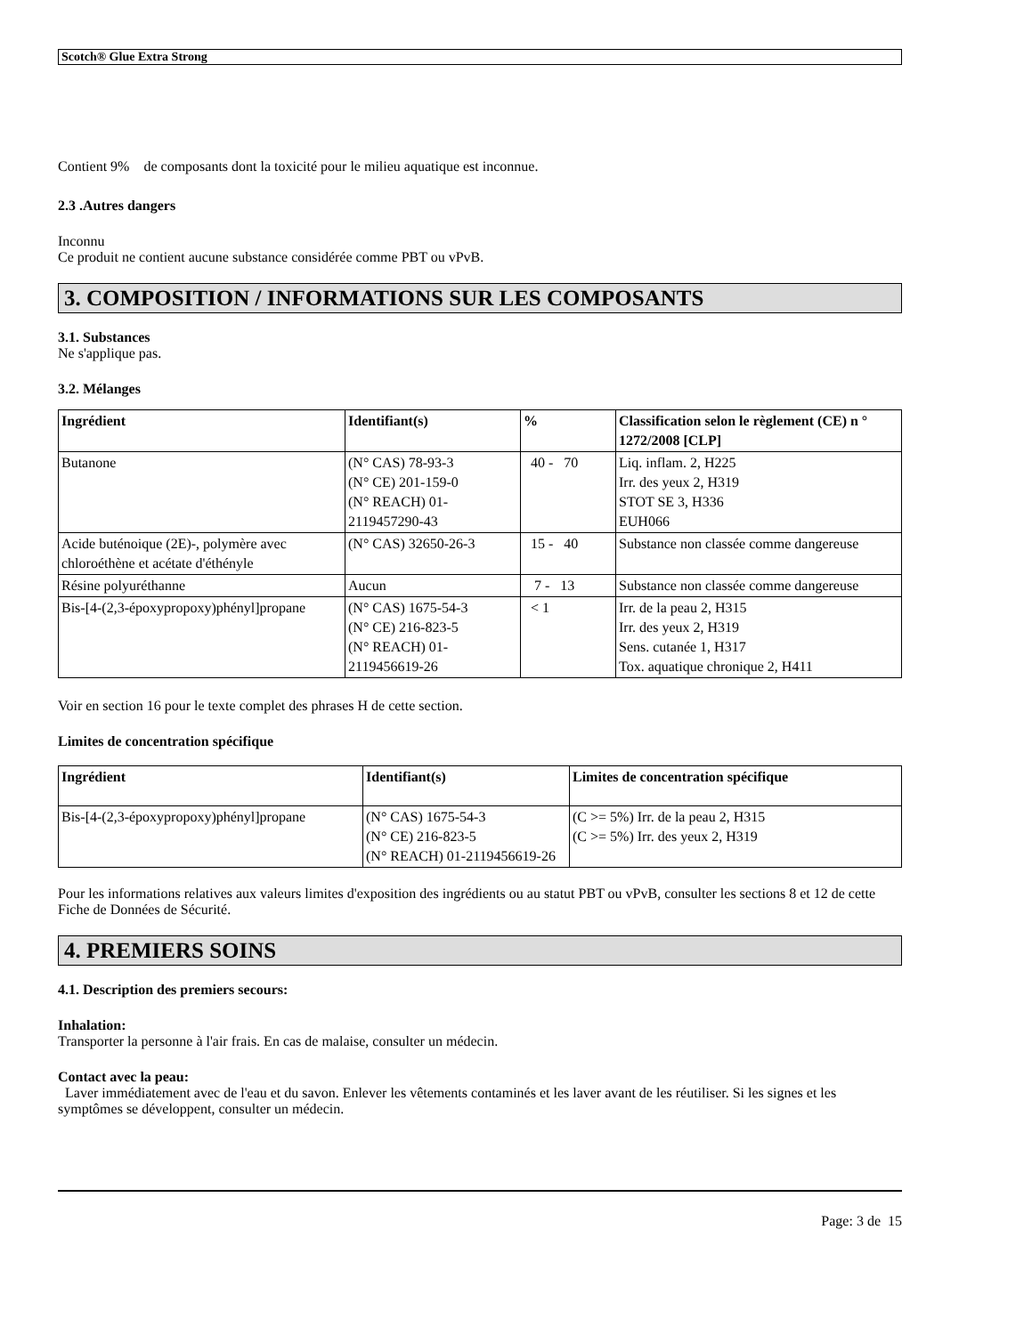Scotch® Glue Extra Strong
Contient 9% de composants dont la toxicité pour le milieu aquatique est inconnue.
2.3 .Autres dangers
Inconnu
Ce produit ne contient aucune substance considérée comme PBT ou vPvB.
3. COMPOSITION / INFORMATIONS SUR LES COMPOSANTS
3.1. Substances
Ne s'applique pas.
3.2. Mélanges
| Ingrédient | Identifiant(s) | % | Classification selon le règlement (CE) n ° 1272/2008 [CLP] |
| --- | --- | --- | --- |
| Butanone | (N° CAS) 78-93-3 (N° CE) 201-159-0 (N° REACH) 01-2119457290-43 | 40 - 70 | Liq. inflam. 2, H225 Irr. des yeux 2, H319 STOT SE 3, H336 EUH066 |
| Acide buténoique (2E)-, polymère avec chloroéthène et acétate d'éthényle | (N° CAS) 32650-26-3 | 15 - 40 | Substance non classée comme dangereuse |
| Résine polyuréthanne | Aucun | 7 - 13 | Substance non classée comme dangereuse |
| Bis-[4-(2,3-époxypropoxy)phényl]propane | (N° CAS) 1675-54-3 (N° CE) 216-823-5 (N° REACH) 01-2119456619-26 | < 1 | Irr. de la peau 2, H315 Irr. des yeux 2, H319 Sens. cutanée 1, H317 Tox. aquatique chronique 2, H411 |
Voir en section 16 pour le texte complet des phrases H de cette section.
Limites de concentration spécifique
| Ingrédient | Identifiant(s) | Limites de concentration spécifique |
| --- | --- | --- |
| Bis-[4-(2,3-époxypropoxy)phényl]propane | (N° CAS) 1675-54-3 (N° CE) 216-823-5 (N° REACH) 01-2119456619-26 | (C >= 5%) Irr. de la peau 2, H315 (C >= 5%) Irr. des yeux 2, H319 |
Pour les informations relatives aux valeurs limites d'exposition des ingrédients ou au statut PBT ou vPvB, consulter les sections 8 et 12 de cette Fiche de Données de Sécurité.
4. PREMIERS SOINS
4.1. Description des premiers secours:
Inhalation:
Transporter la personne à l'air frais. En cas de malaise, consulter un médecin.
Contact avec la peau:
Laver immédiatement avec de l'eau et du savon. Enlever les vêtements contaminés et les laver avant de les réutiliser. Si les signes et les symptômes se développent, consulter un médecin.
Page: 3 de 15